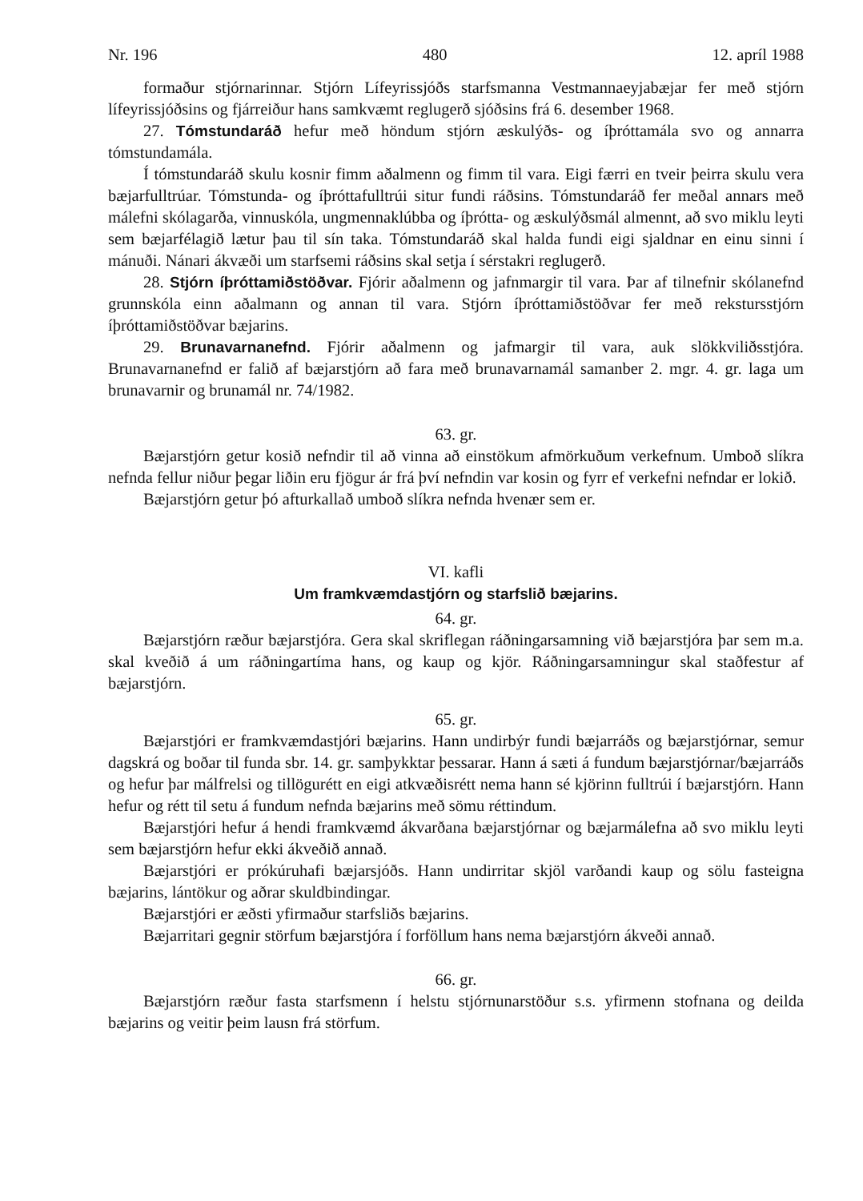Nr. 196 480 12. apríl 1988
formaður stjórnarinnar. Stjórn Lífeyrissjóðs starfsmanna Vestmannaeyjabæjar fer með stjórn lífeyrissjóðsins og fjárreiður hans samkvæmt reglugerð sjóðsins frá 6. desember 1968.
27. Tómstundaráð hefur með höndum stjórn æskulýðs- og íþróttamála svo og annarra tómstundamála.
Í tómstundaráð skulu kosnir fimm aðalmenn og fimm til vara. Eigi færri en tveir þeirra skulu vera bæjarfulltrúar. Tómstunda- og íþróttafulltrúi situr fundi ráðsins. Tómstundaráð fer meðal annars með málefni skólagarða, vinnuskóla, ungmennaklúbba og íþrótta- og æskulýðsmál almennt, að svo miklu leyti sem bæjarfélagið lætur þau til sín taka. Tómstundaráð skal halda fundi eigi sjaldnar en einu sinni í mánuði. Nánari ákvæði um starfsemi ráðsins skal setja í sérstakri reglugerð.
28. Stjórn íþróttamiðstöðvar. Fjórir aðalmenn og jafnmargir til vara. Þar af tilnefnir skólanefnd grunnskóla einn aðalmann og annan til vara. Stjórn íþróttamiðstöðvar fer með rekstursstjórn íþróttamiðstöðvar bæjarins.
29. Brunavarnanefnd. Fjórir aðalmenn og jafmargir til vara, auk slökkviliðsstjóra. Brunavarnanefnd er falið af bæjarstjórn að fara með brunavarnamál samanber 2. mgr. 4. gr. laga um brunavarnir og brunamál nr. 74/1982.
63. gr.
Bæjarstjórn getur kosið nefndir til að vinna að einstökum afmörkuðum verkefnum. Umboð slíkra nefnda fellur niður þegar liðin eru fjögur ár frá því nefndin var kosin og fyrr ef verkefni nefndar er lokið.
Bæjarstjórn getur þó afturkallað umboð slíkra nefnda hvenær sem er.
VI. kafli
Um framkvæmdastjórn og starfslið bæjarins.
64. gr.
Bæjarstjórn ræður bæjarstjóra. Gera skal skriflegan ráðningarsamning við bæjarstjóra þar sem m.a. skal kveðið á um ráðningartíma hans, og kaup og kjör. Ráðningarsamningur skal staðfestur af bæjarstjórn.
65. gr.
Bæjarstjóri er framkvæmdastjóri bæjarins. Hann undirbýr fundi bæjarráðs og bæjarstjórnar, semur dagskrá og boðar til funda sbr. 14. gr. samþykktar þessarar. Hann á sæti á fundum bæjarstjórnar/bæjarráðs og hefur þar málfrelsi og tillögurétt en eigi atkvæðisrétt nema hann sé kjörinn fulltrúi í bæjarstjórn. Hann hefur og rétt til setu á fundum nefnda bæjarins með sömu réttindum.
Bæjarstjóri hefur á hendi framkvæmd ákvarðana bæjarstjórnar og bæjarmálefna að svo miklu leyti sem bæjarstjórn hefur ekki ákveðið annað.
Bæjarstjóri er prókúruhafi bæjarsjóðs. Hann undirritar skjöl varðandi kaup og sölu fasteigna bæjarins, lántökur og aðrar skuldbindingar.
Bæjarstjóri er æðsti yfirmaður starfsliðs bæjarins.
Bæjarritari gegnir störfum bæjarstjóra í forföllum hans nema bæjarstjórn ákveði annað.
66. gr.
Bæjarstjórn ræður fasta starfsmenn í helstu stjórnunarstöður s.s. yfirmenn stofnana og deilda bæjarins og veitir þeim lausn frá störfum.